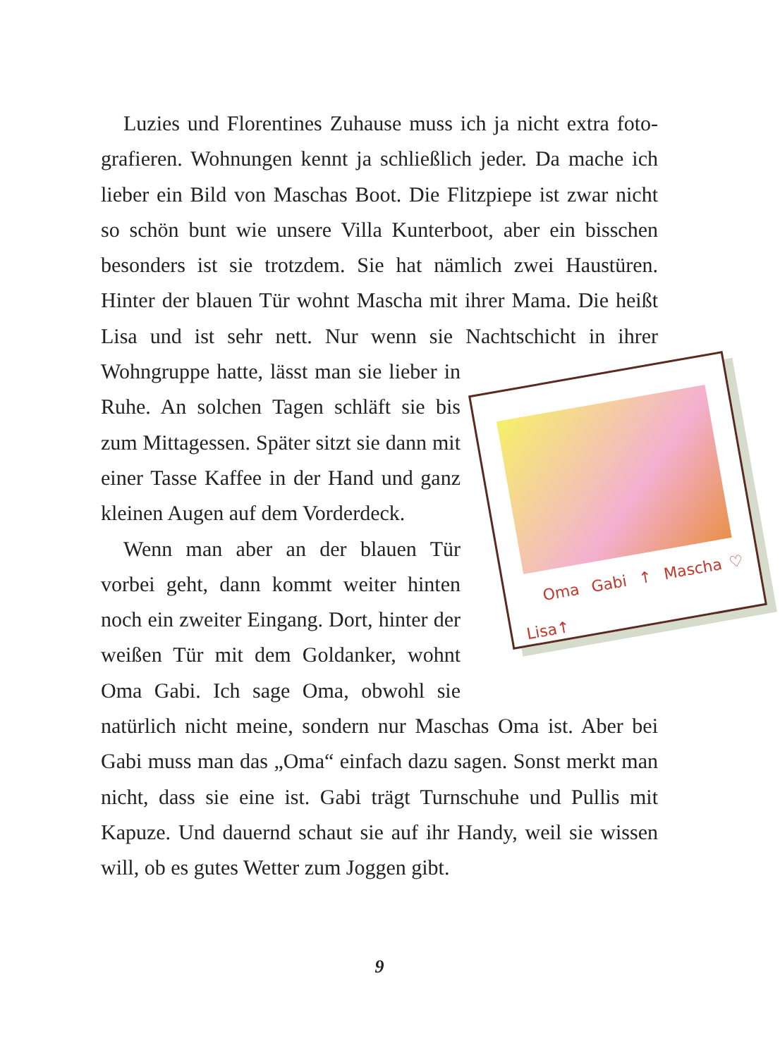Luzies und Florentines Zuhause muss ich ja nicht extra foto­grafieren. Wohnungen kennt ja schließlich jeder. Da mache ich lieber ein Bild von Maschas Boot. Die Flitzpiepe ist zwar nicht so schön bunt wie unsere Villa Kunterboot, aber ein bisschen besonders ist sie trotzdem. Sie hat nämlich zwei Haustüren. Hinter der blauen Tür wohnt Mascha mit ihrer Mama. Die heißt Lisa und ist sehr nett. Nur wenn sie Nachtschicht in ihrer Oma Gabi ↑ Mascha♡ Lisa↑ Wohngruppe hatte, lässt man sie lieber in Ruhe. An solchen Tagen schläft sie bis zum Mittagessen. Später sitzt sie dann mit einer Tasse Kaffee in der Hand und ganz kleinen Augen auf dem Vorderdeck.
Wenn man aber an der blauen Tür vorbei geht, dann kommt weiter hinten noch ein zweiter Eingang. Dort, hinter der weißen Tür mit dem Goldanker, wohnt Oma Gabi. Ich sage Oma, obwohl sie natürlich nicht meine, sondern nur Maschas Oma ist. Aber bei Gabi muss man das „Oma“ einfach dazu sagen. Sonst merkt man nicht, dass sie eine ist. Gabi trägt Turnschuhe und Pullis mit Kapuze. Und dauernd schaut sie auf ihr Handy, weil sie wissen will, ob es gutes Wetter zum Joggen gibt.
9